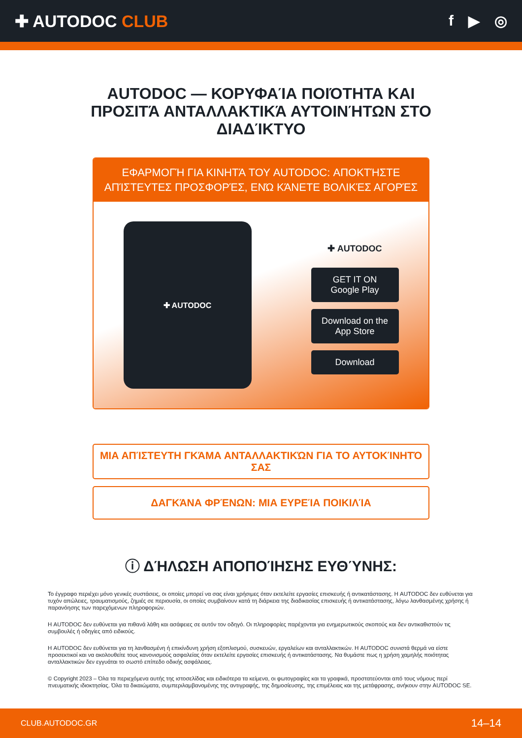✚ AUTODOC CLUB f ▶ ◎
AUTODOC — ΚΟΡΥΦΑΊΑ ΠΟΙΌΤΗΤΑ ΚΑΙ ΠΡΟΣΙΤΆ ΑΝΤΑΛΛΑΚΤΙΚΆ ΑΥΤΟΙΝΉΤΩΝ ΣΤΟ ΔΙΑΔΊΚΤΥΟ
ΕΦΑΡΜΟΓΉ ΓΙΑ ΚΙΝΗΤΆ ΤΟΥ AUTODOC: ΑΠΟΚΤΉΣΤΕ ΑΠΊΣΤΕΥΤΕΣ ΠΡΟΣΦΟΡΈΣ, ΕΝΏ ΚΆΝΕΤΕ ΒΟΛΙΚΈΣ ΑΓΟΡΈΣ
✚ AUTODOC
✚ AUTODOC
GET IT ON
Google Play
Download on the
App Store
Download
ΜΙΑ ΑΠΊΣΤΕΥΤΗ ΓΚΆΜΑ ΑΝΤΑΛΛΑΚΤΙΚΏΝ ΓΙΑ ΤΟ ΑΥΤΟΚΊΝΗΤΌ ΣΑΣ
ΔΑΓΚΆΝΑ ΦΡΈΝΩΝ: ΜΙΑ ΕΥΡΕΊΑ ΠΟΙΚΙΛΊΑ
ⓘ ΔΉΛΩΣΗ ΑΠΟΠΟΊΗΣΗΣ ΕΥΘΎΝΗΣ:
Το έγγραφο περιέχει μόνο γενικές συστάσεις, οι οποίες μπορεί να σας είναι χρήσιμες όταν εκτελείτε εργασίες επισκευής ή αντικατάστασης. Η AUTODOC δεν ευθύνεται για τυχόν απώλειες, τραυματισμούς, ζημιές σε περιουσία, οι οποίες συμβαίνουν κατά τη διάρκεια της διαδικασίας επισκευής ή αντικατάστασης, λόγω λανθασμένης χρήσης ή παρανόησης των παρεχόμενων πληροφοριών.
Η AUTODOC δεν ευθύνεται για πιθανά λάθη και ασάφειες σε αυτόν τον οδηγό. Οι πληροφορίες παρέχονται για ενημερωτικούς σκοπούς και δεν αντικαθιστούν τις συμβουλές ή οδηγίες από ειδικούς.
Η AUTODOC δεν ευθύνεται για τη λανθασμένη ή επικίνδυνη χρήση εξοπλισμού, συσκευών, εργαλείων και ανταλλακτικών. Η AUTODOC συνιστά θερμά να είστε προσεκτικοί και να ακολουθείτε τους κανονισμούς ασφαλείας όταν εκτελείτε εργασίες επισκευής ή αντικατάστασης. Να θυμάστε πως η χρήση χαμηλής ποιότητας ανταλλακτικών δεν εγγυάται το σωστό επίπεδο οδικής ασφάλειας.
© Copyright 2023 – Όλα τα περιεχόμενα αυτής της ιστοσελίδας και ειδικότερα τα κείμενα, οι φωτογραφίες και τα γραφικά, προστατεύονται από τους νόμους περί πνευματικής ιδιοκτησίας. Όλα τα δικαιώματα, συμπεριλαμβανομένης της αντιγραφής, της δημοσίευσης, της επιμέλειας και της μετάφρασης, ανήκουν στην AUTODOC SE.
CLUB.AUTODOC.GR 14–14